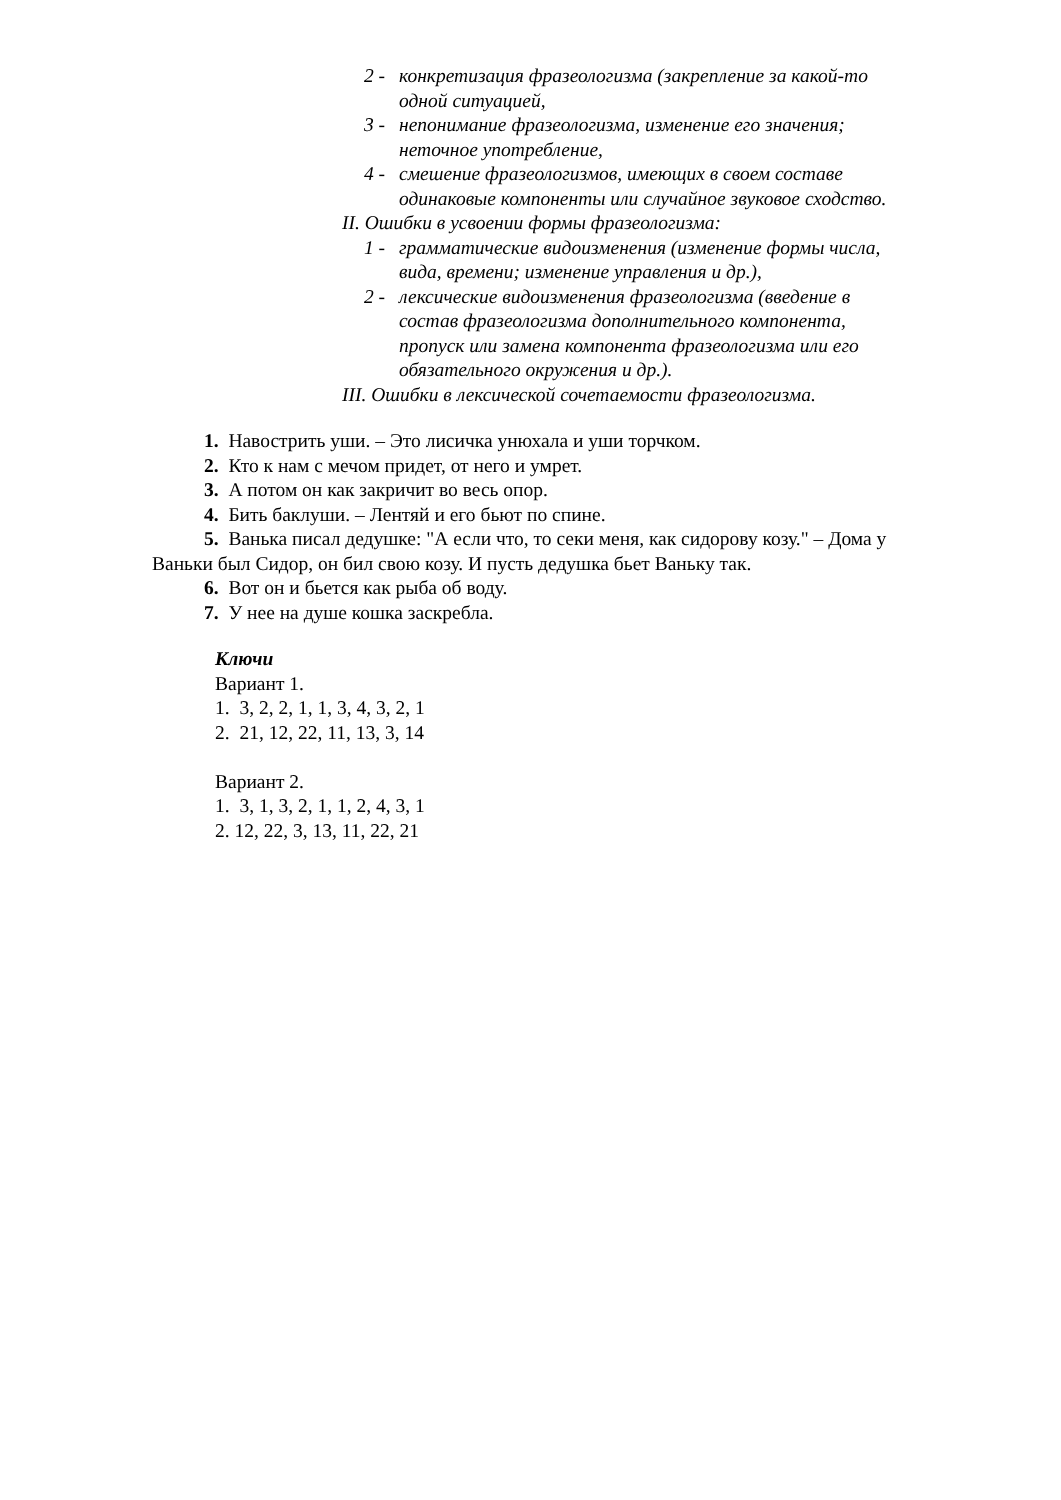2 - конкретизация фразеологизма (закрепление за какой-то одной ситуацией,
3 - непонимание фразеологизма, изменение его значения; неточное употребление,
4 - смешение фразеологизмов, имеющих в своем составе одинаковые компоненты или случайное звуковое сходство.
II. Ошибки в усвоении формы фразеологизма:
1 - грамматические видоизменения (изменение формы числа, вида, времени; изменение управления и др.),
2 - лексические видоизменения фразеологизма (введение в состав фразеологизма дополнительного компонента, пропуск или замена компонента фразеологизма или его обязательного окружения и др.).
III. Ошибки в лексической сочетаемости фразеологизма.
1. Навострить уши. – Это лисичка унюхала и уши торчком.
2. Кто к нам с мечом придет, от него и умрет.
3. А потом он как закричит во весь опор.
4. Бить баклуши. – Лентяй и его бьют по спине.
5. Ванька писал дедушке: "А если что, то секи меня, как сидорову козу." – Дома у Ваньки был Сидор, он бил свою козу. И пусть дедушка бьет Ваньку так.
6. Вот он и бьется как рыба об воду.
7. У нее на душе кошка заскребла.
Ключи
Вариант 1.
1. 3, 2, 2, 1, 1, 3, 4, 3, 2, 1
2. 21, 12, 22, 11, 13, 3, 14
Вариант 2.
1. 3, 1, 3, 2, 1, 1, 2, 4, 3, 1
2. 12, 22, 3, 13, 11, 22, 21